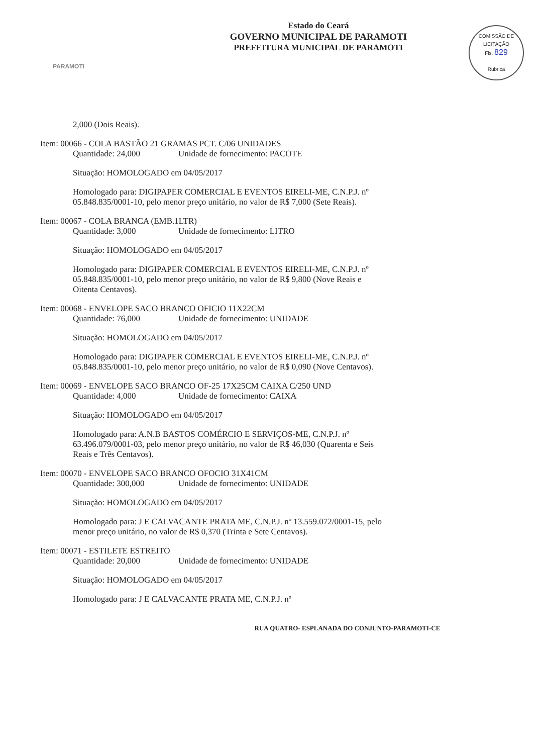PARAMOTI
Estado do Ceará
GOVERNO MUNICIPAL DE PARAMOTI
PREFEITURA MUNICIPAL DE PARAMOTI
COMISSÃO DE LICITAÇÃO
Fls. 829
Rubrica
2,000 (Dois Reais).
Item: 00066 - COLA BASTÃO 21 GRAMAS PCT. C/06 UNIDADES
Quantidade: 24,000 Unidade de fornecimento: PACOTE
Situação: HOMOLOGADO em 04/05/2017
Homologado para: DIGIPAPER COMERCIAL E EVENTOS EIRELI-ME, C.N.P.J. nº 05.848.835/0001-10, pelo menor preço unitário, no valor de R$ 7,000 (Sete Reais).
Item: 00067 - COLA BRANCA (EMB.1LTR)
Quantidade: 3,000 Unidade de fornecimento: LITRO
Situação: HOMOLOGADO em 04/05/2017
Homologado para: DIGIPAPER COMERCIAL E EVENTOS EIRELI-ME, C.N.P.J. nº 05.848.835/0001-10, pelo menor preço unitário, no valor de R$ 9,800 (Nove Reais e Oitenta Centavos).
Item: 00068 - ENVELOPE SACO BRANCO OFICIO 11X22CM
Quantidade: 76,000 Unidade de fornecimento: UNIDADE
Situação: HOMOLOGADO em 04/05/2017
Homologado para: DIGIPAPER COMERCIAL E EVENTOS EIRELI-ME, C.N.P.J. nº 05.848.835/0001-10, pelo menor preço unitário, no valor de R$ 0,090 (Nove Centavos).
Item: 00069 - ENVELOPE SACO BRANCO OF-25 17X25CM CAIXA C/250 UND
Quantidade: 4,000 Unidade de fornecimento: CAIXA
Situação: HOMOLOGADO em 04/05/2017
Homologado para: A.N.B BASTOS COMÉRCIO E SERVIÇOS-ME, C.N.P.J. nº 63.496.079/0001-03, pelo menor preço unitário, no valor de R$ 46,030 (Quarenta e Seis Reais e Três Centavos).
Item: 00070 - ENVELOPE SACO BRANCO OFOCIO 31X41CM
Quantidade: 300,000 Unidade de fornecimento: UNIDADE
Situação: HOMOLOGADO em 04/05/2017
Homologado para: J E CALVACANTE PRATA ME, C.N.P.J. nº 13.559.072/0001-15, pelo menor preço unitário, no valor de R$ 0,370 (Trinta e Sete Centavos).
Item: 00071 - ESTILETE ESTREITO
Quantidade: 20,000 Unidade de fornecimento: UNIDADE
Situação: HOMOLOGADO em 04/05/2017
Homologado para: J E CALVACANTE PRATA ME, C.N.P.J. nº
RUA QUATRO- ESPLANADA DO CONJUNTO-PARAMOTI-CE